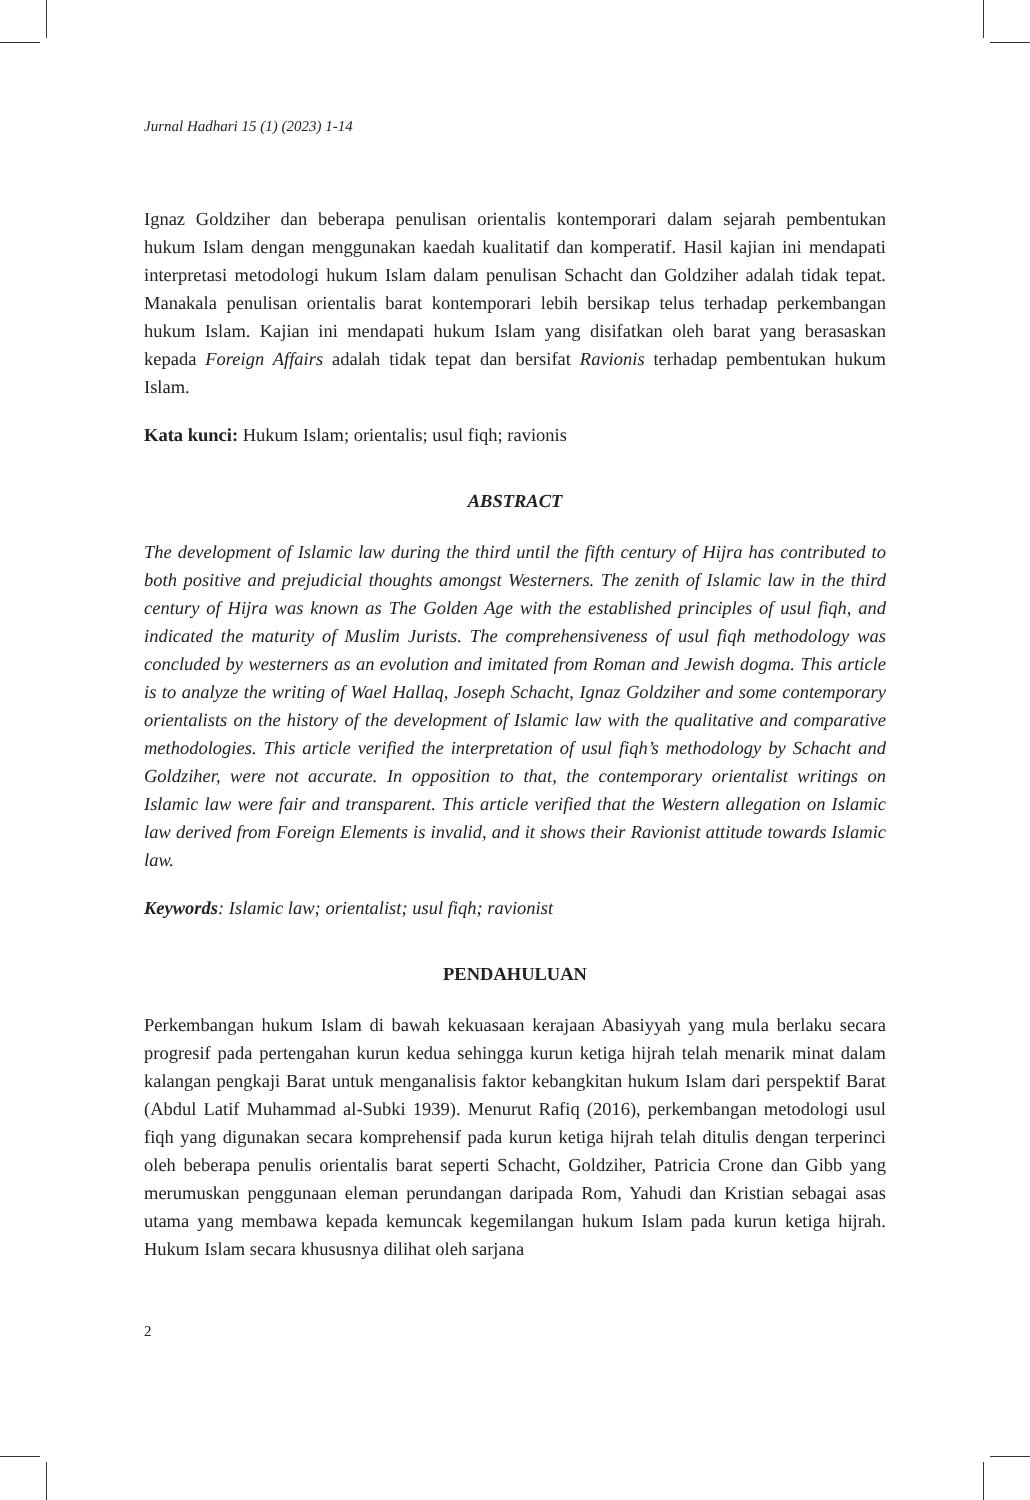Jurnal Hadhari 15 (1) (2023) 1-14
Ignaz Goldziher dan beberapa penulisan orientalis kontemporari dalam sejarah pembentukan hukum Islam dengan menggunakan kaedah kualitatif dan komperatif. Hasil kajian ini mendapati interpretasi metodologi hukum Islam dalam penulisan Schacht dan Goldziher adalah tidak tepat. Manakala penulisan orientalis barat kontemporari lebih bersikap telus terhadap perkembangan hukum Islam. Kajian ini mendapati hukum Islam yang disifatkan oleh barat yang berasaskan kepada Foreign Affairs adalah tidak tepat dan bersifat Ravionis terhadap pembentukan hukum Islam.
Kata kunci: Hukum Islam; orientalis; usul fiqh; ravionis
ABSTRACT
The development of Islamic law during the third until the fifth century of Hijra has contributed to both positive and prejudicial thoughts amongst Westerners. The zenith of Islamic law in the third century of Hijra was known as The Golden Age with the established principles of usul fiqh, and indicated the maturity of Muslim Jurists. The comprehensiveness of usul fiqh methodology was concluded by westerners as an evolution and imitated from Roman and Jewish dogma. This article is to analyze the writing of Wael Hallaq, Joseph Schacht, Ignaz Goldziher and some contemporary orientalists on the history of the development of Islamic law with the qualitative and comparative methodologies. This article verified the interpretation of usul fiqh’s methodology by Schacht and Goldziher, were not accurate. In opposition to that, the contemporary orientalist writings on Islamic law were fair and transparent. This article verified that the Western allegation on Islamic law derived from Foreign Elements is invalid, and it shows their Ravionist attitude towards Islamic law.
Keywords: Islamic law; orientalist; usul fiqh; ravionist
PENDAHULUAN
Perkembangan hukum Islam di bawah kekuasaan kerajaan Abasiyyah yang mula berlaku secara progresif pada pertengahan kurun kedua sehingga kurun ketiga hijrah telah menarik minat dalam kalangan pengkaji Barat untuk menganalisis faktor kebangkitan hukum Islam dari perspektif Barat (Abdul Latif Muhammad al-Subki 1939). Menurut Rafiq (2016), perkembangan metodologi usul fiqh yang digunakan secara komprehensif pada kurun ketiga hijrah telah ditulis dengan terperinci oleh beberapa penulis orientalis barat seperti Schacht, Goldziher, Patricia Crone dan Gibb yang merumuskan penggunaan eleman perundangan daripada Rom, Yahudi dan Kristian sebagai asas utama yang membawa kepada kemuncak kegemilangan hukum Islam pada kurun ketiga hijrah. Hukum Islam secara khususnya dilihat oleh sarjana
2